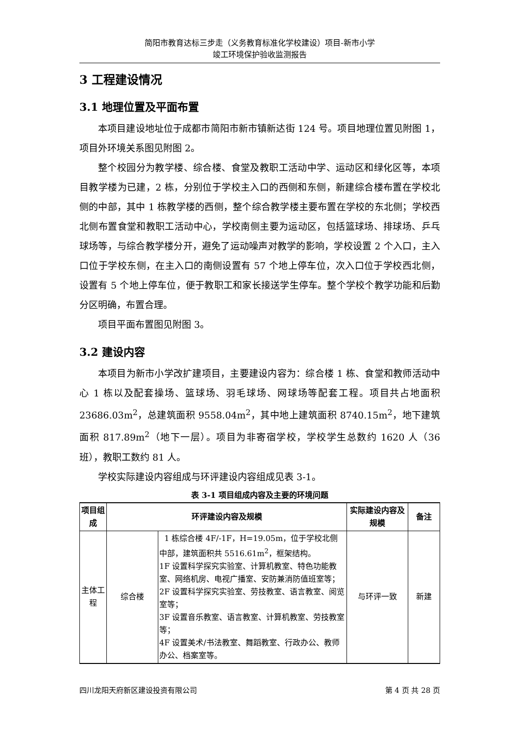简阳市教育达标三步走（义务教育标准化学校建设）项目-新市小学
竣工环境保护验收监测报告
3 工程建设情况
3.1 地理位置及平面布置
本项目建设地址位于成都市简阳市新市镇新达街 124 号。项目地理位置见附图 1，项目外环境关系图见附图 2。
整个校园分为教学楼、综合楼、食堂及教职工活动中学、运动区和绿化区等，本项目教学楼为已建，2 栋，分别位于学校主入口的西侧和东侧，新建综合楼布置在学校北侧的中部，其中 1 栋教学楼的西侧，整个综合教学楼主要布置在学校的东北侧；学校西北侧布置食堂和教职工活动中心，学校南侧主要为运动区，包括篮球场、排球场、乒乓球场等，与综合教学楼分开，避免了运动噪声对教学的影响，学校设置 2 个入口，主入口位于学校东侧，在主入口的南侧设置有 57 个地上停车位，次入口位于学校西北侧，设置有 5 个地上停车位，便于教职工和家长接送学生停车。整个学校个教学功能和后勤分区明确，布置合理。
项目平面布置图见附图 3。
3.2 建设内容
本项目为新市小学改扩建项目，主要建设内容为：综合楼 1 栋、食堂和教师活动中心 1 栋以及配套操场、篮球场、羽毛球场、网球场等配套工程。项目共占地面积 23686.03m<sup>2</sup>，总建筑面积 9558.04m<sup>2</sup>，其中地上建筑面积 8740.15m<sup>2</sup>，地下建筑面积 817.89m<sup>2</sup>（地下一层）。项目为非寄宿学校，学校学生总数约 1620 人（36 班），教职工数约 81 人。
学校实际建设内容组成与环评建设内容组成见表 3-1。
表 3-1 项目组成内容及主要的环境问题
| 项目组成 | 环评建设内容及规模 | | 实际建设内容及规模 | 备注 |
| --- | --- | --- | --- | --- |
| 主体工程 | 综合楼 | 1 栋综合楼 4F/-1F，H=19.05m，位于学校北侧中部，建筑面积共 5516.61m<sup>2</sup>，框架结构。 1F 设置科学探究实验室、计算机教室、特色功能教室、网络机房、电视广播室、安防兼消防值班室等； 2F 设置科学探究实验室、劳技教室、语言教室、阅览室等； 3F 设置音乐教室、语言教室、计算机教室、劳技教室等； 4F 设置美术/书法教室、舞蹈教室、行政办公、教师办公、档案室等。 | 与环评一致 | 新建 |
四川龙阳天府新区建设投资有限公司 第 4 页 共 28 页